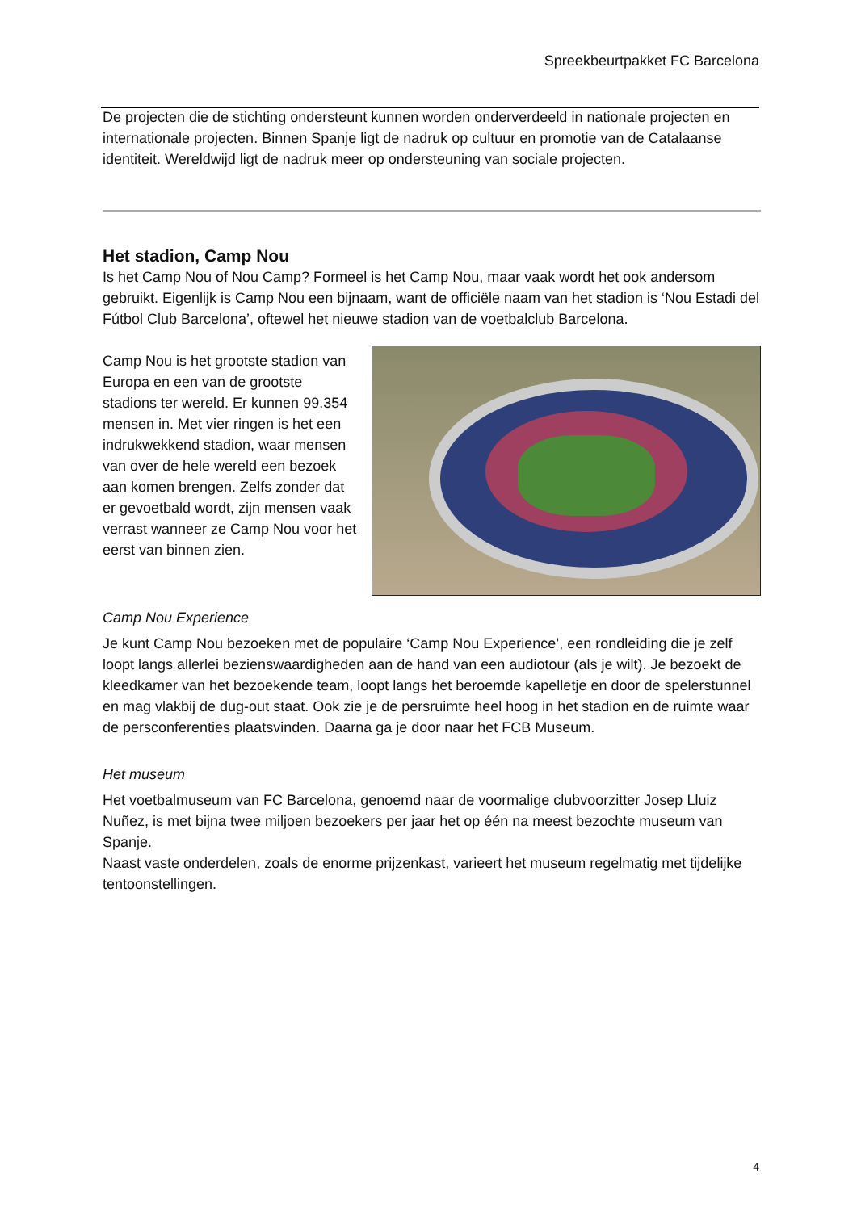Spreekbeurtpakket FC Barcelona
De projecten die de stichting ondersteunt kunnen worden onderverdeeld in nationale projecten en internationale projecten. Binnen Spanje ligt de nadruk op cultuur en promotie van de Catalaanse identiteit. Wereldwijd ligt de nadruk meer op ondersteuning van sociale projecten.
Het stadion, Camp Nou
Is het Camp Nou of Nou Camp? Formeel is het Camp Nou, maar vaak wordt het ook andersom gebruikt. Eigenlijk is Camp Nou een bijnaam, want de officiële naam van het stadion is ‘Nou Estadi del Fútbol Club Barcelona’, oftewel het nieuwe stadion van de voetbalclub Barcelona.
Camp Nou is het grootste stadion van Europa en een van de grootste stadions ter wereld. Er kunnen 99.354 mensen in. Met vier ringen is het een indrukwekkend stadion, waar mensen van over de hele wereld een bezoek aan komen brengen. Zelfs zonder dat er gevoetbald wordt, zijn mensen vaak verrast wanneer ze Camp Nou voor het eerst van binnen zien.
Camp Nou Experience
Je kunt Camp Nou bezoeken met de populaire ‘Camp Nou Experience’, een rondleiding die je zelf loopt langs allerlei bezienswaardigheden aan de hand van een audiotour (als je wilt). Je bezoekt de kleedkamer van het bezoekende team, loopt langs het beroemde kapelletje en door de spelerstunnel en mag vlakbij de dug-out staat. Ook zie je de persruimte heel hoog in het stadion en de ruimte waar de persconferenties plaatsvinden. Daarna ga je door naar het FCB Museum.
Het museum
Het voetbalmuseum van FC Barcelona, genoemd naar de voormalige clubvoorzitter Josep Lluiz Nuñez, is met bijna twee miljoen bezoekers per jaar het op één na meest bezochte museum van Spanje.
Naast vaste onderdelen, zoals de enorme prijzenkast, varieert het museum regelmatig met tijdelijke tentoonstellingen.
4